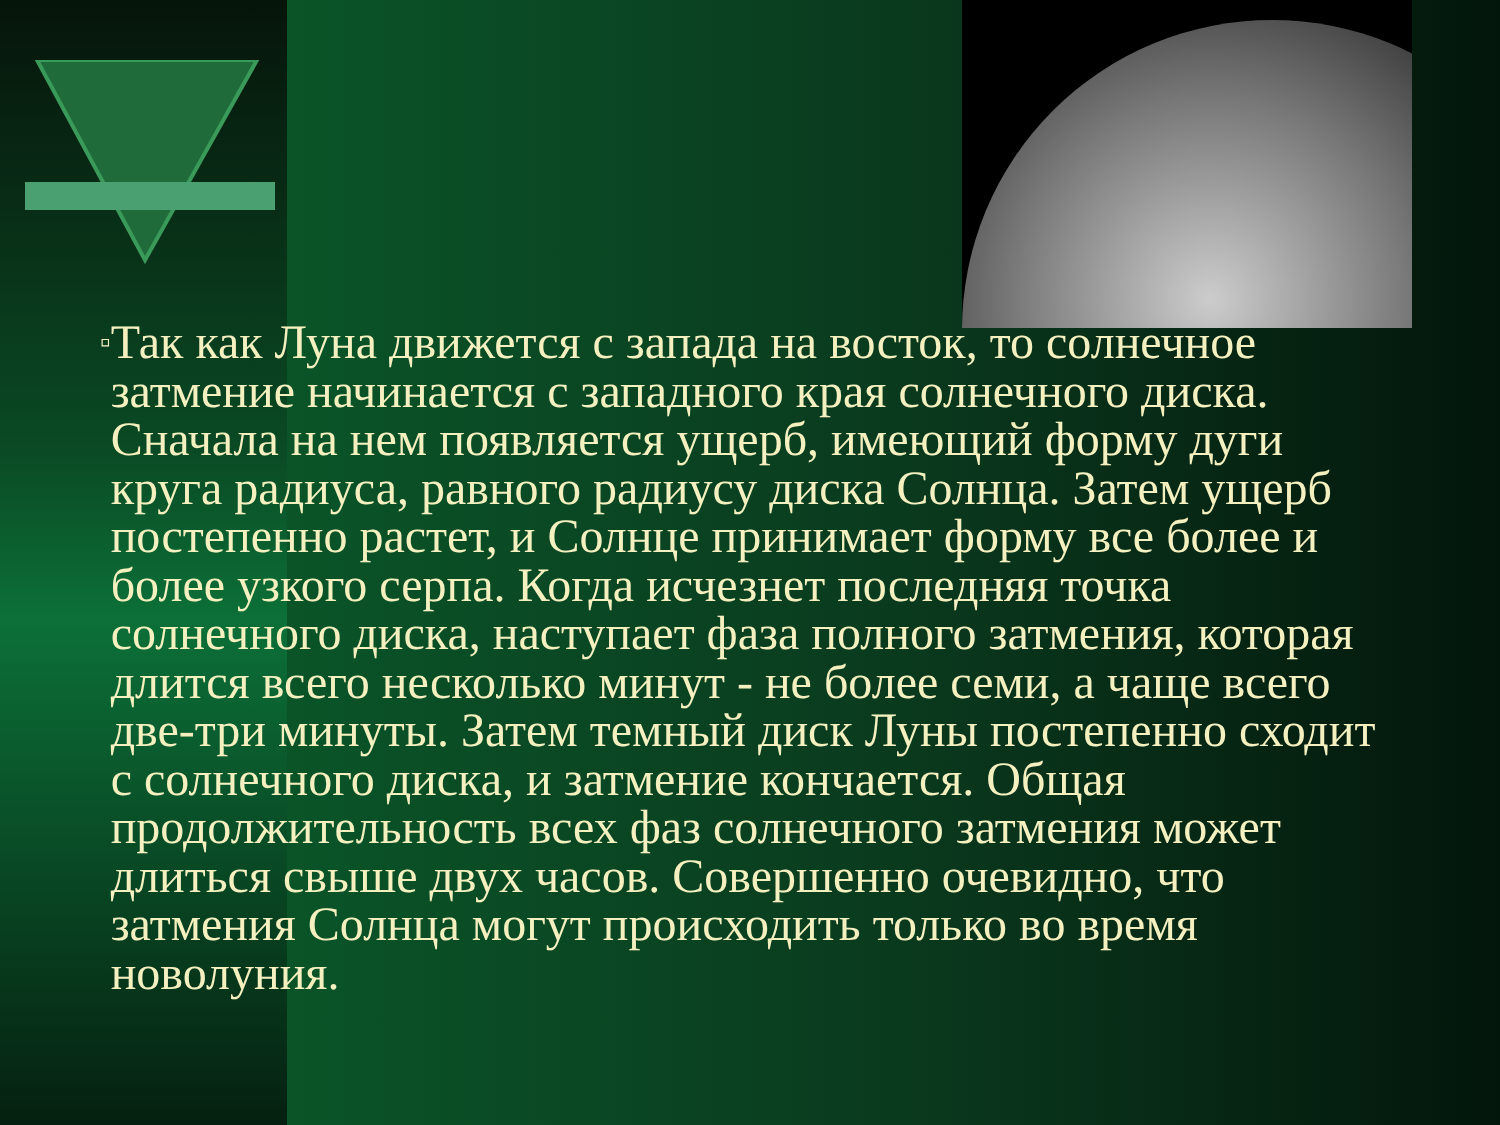▫
Так как Луна движется с запада на восток, то солнечное затмение начинается с западного края солнечного диска. Сначала на нем появляется ущерб, имеющий форму дуги круга радиуса, равного радиусу диска Солнца. Затем ущерб постепенно растет, и Солнце принимает форму все более и более узкого серпа. Когда исчезнет последняя точка солнечного диска, наступает фаза полного затмения, которая длится всего несколько минут - не более семи, а чаще всего две-три минуты. Затем темный диск Луны постепенно сходит с солнечного диска, и затмение кончается. Общая продолжительность всех фаз солнечного затмения может длиться свыше двух часов. Совершенно очевидно, что затмения Солнца могут происходить только во время новолуния.